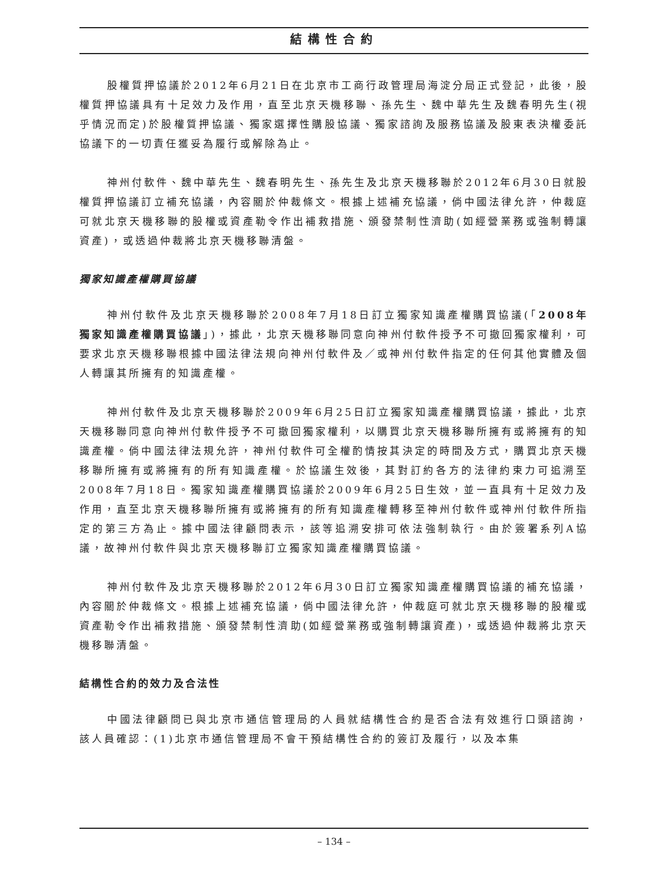結構性合約
股權質押協議於2012年6月21日在北京市工商行政管理局海淀分局正式登記，此後，股權質押協議具有十足效力及作用，直至北京天機移聯、孫先生、魏中華先生及魏春明先生(視乎情況而定)於股權質押協議、獨家選擇性購股協議、獨家諮詢及服務協議及股東表決權委託協議下的一切責任獲妥為履行或解除為止。
神州付軟件、魏中華先生、魏春明先生、孫先生及北京天機移聯於2012年6月30日就股權質押協議訂立補充協議，內容關於仲裁條文。根據上述補充協議，倘中國法律允許，仲裁庭可就北京天機移聯的股權或資產勒令作出補救措施、頒發禁制性濟助(如經營業務或強制轉讓資產)，或透過仲裁將北京天機移聯清盤。
獨家知識產權購買協議
神州付軟件及北京天機移聯於2008年7月18日訂立獨家知識產權購買協議(「2008年獨家知識產權購買協議」)，據此，北京天機移聯同意向神州付軟件授予不可撤回獨家權利，可要求北京天機移聯根據中國法律法規向神州付軟件及／或神州付軟件指定的任何其他實體及個人轉讓其所擁有的知識產權。
神州付軟件及北京天機移聯於2009年6月25日訂立獨家知識產權購買協議，據此，北京天機移聯同意向神州付軟件授予不可撤回獨家權利，以購買北京天機移聯所擁有或將擁有的知識產權。倘中國法律法規允許，神州付軟件可全權酌情按其決定的時間及方式，購買北京天機移聯所擁有或將擁有的所有知識產權。於協議生效後，其對訂約各方的法律約束力可追溯至2008年7月18日。獨家知識產權購買協議於2009年6月25日生效，並一直具有十足效力及作用，直至北京天機移聯所擁有或將擁有的所有知識產權轉移至神州付軟件或神州付軟件所指定的第三方為止。據中國法律顧問表示，該等追溯安排可依法強制執行。由於簽署系列A協議，故神州付軟件與北京天機移聯訂立獨家知識產權購買協議。
神州付軟件及北京天機移聯於2012年6月30日訂立獨家知識產權購買協議的補充協議，內容關於仲裁條文。根據上述補充協議，倘中國法律允許，仲裁庭可就北京天機移聯的股權或資產勒令作出補救措施、頒發禁制性濟助(如經營業務或強制轉讓資產)，或透過仲裁將北京天機移聯清盤。
結構性合約的效力及合法性
中國法律顧問已與北京市通信管理局的人員就結構性合約是否合法有效進行口頭諮詢，該人員確認：(1)北京市通信管理局不會干預結構性合約的簽訂及履行，以及本集
– 134 –